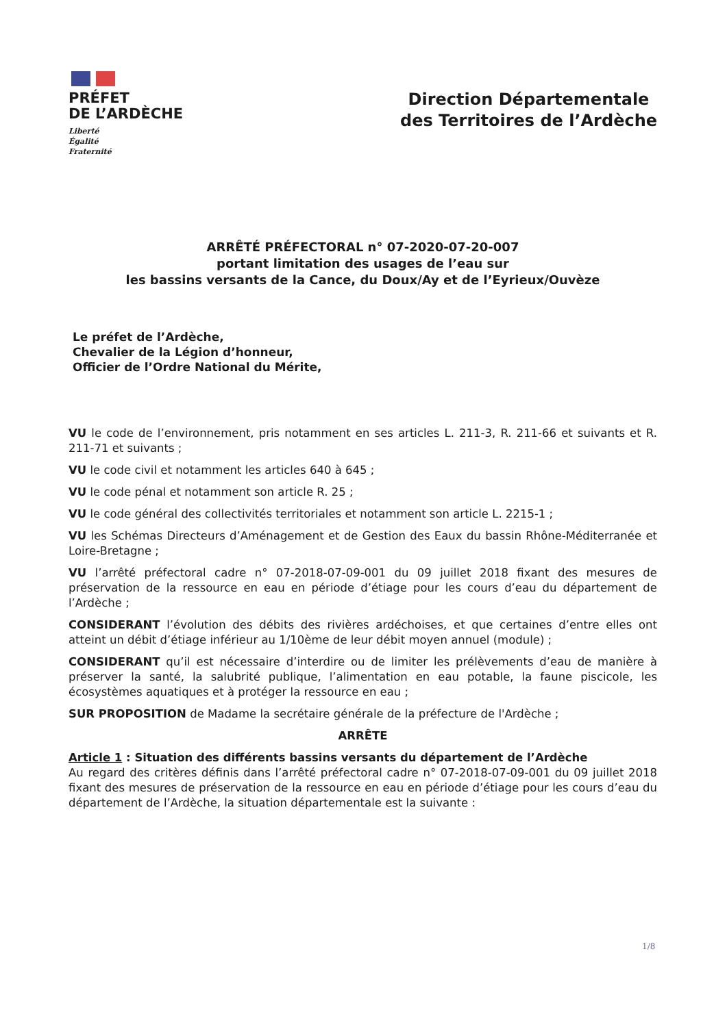PRÉFET
DE L’ARDÈCHE
Liberté
Égalité
Fraternité
Direction Départementale
des Territoires de l’Ardèche
ARRÊTÉ PRÉFECTORAL n° 07-2020-07-20-007
portant limitation des usages de l’eau sur
les bassins versants de la Cance, du Doux/Ay et de l’Eyrieux/Ouvèze
Le préfet de l’Ardèche,
Chevalier de la Légion d’honneur,
Officier de l’Ordre National du Mérite,
VU le code de l’environnement, pris notamment en ses articles L. 211-3, R. 211-66 et suivants et R. 211-71 et suivants ;
VU le code civil et notamment les articles 640 à 645 ;
VU le code pénal et notamment son article R. 25 ;
VU le code général des collectivités territoriales et notamment son article L. 2215-1 ;
VU les Schémas Directeurs d’Aménagement et de Gestion des Eaux du bassin Rhône-Méditerranée et Loire-Bretagne ;
VU l’arrêté préfectoral cadre n° 07-2018-07-09-001 du 09 juillet 2018 fixant des mesures de préservation de la ressource en eau en période d’étiage pour les cours d’eau du département de l’Ardèche ;
CONSIDERANT l’évolution des débits des rivières ardéchoises, et que certaines d’entre elles ont atteint un débit d’étiage inférieur au 1/10ème de leur débit moyen annuel (module) ;
CONSIDERANT qu’il est nécessaire d’interdire ou de limiter les prélèvements d’eau de manière à préserver la santé, la salubrité publique, l’alimentation en eau potable, la faune piscicole, les écosystèmes aquatiques et à protéger la ressource en eau ;
SUR PROPOSITION de Madame la secrétaire générale de la préfecture de l'Ardèche ;
ARRÊTE
Article 1 : Situation des différents bassins versants du département de l’Ardèche
Au regard des critères définis dans l’arrêté préfectoral cadre n° 07-2018-07-09-001 du 09 juillet 2018 fixant des mesures de préservation de la ressource en eau en période d’étiage pour les cours d’eau du département de l’Ardèche, la situation départementale est la suivante :
1/8